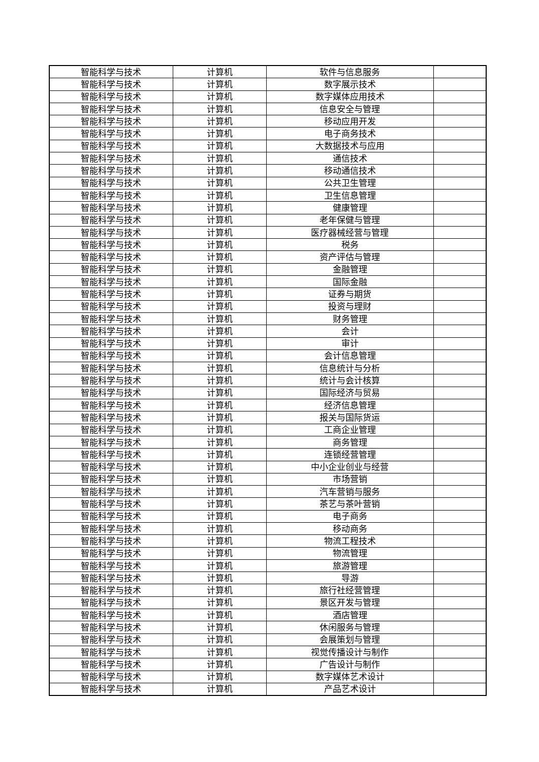| 智能科学与技术 | 计算机 | 软件与信息服务 | |
| 智能科学与技术 | 计算机 | 数字展示技术 | |
| 智能科学与技术 | 计算机 | 数字媒体应用技术 | |
| 智能科学与技术 | 计算机 | 信息安全与管理 | |
| 智能科学与技术 | 计算机 | 移动应用开发 | |
| 智能科学与技术 | 计算机 | 电子商务技术 | |
| 智能科学与技术 | 计算机 | 大数据技术与应用 | |
| 智能科学与技术 | 计算机 | 通信技术 | |
| 智能科学与技术 | 计算机 | 移动通信技术 | |
| 智能科学与技术 | 计算机 | 公共卫生管理 | |
| 智能科学与技术 | 计算机 | 卫生信息管理 | |
| 智能科学与技术 | 计算机 | 健康管理 | |
| 智能科学与技术 | 计算机 | 老年保健与管理 | |
| 智能科学与技术 | 计算机 | 医疗器械经营与管理 | |
| 智能科学与技术 | 计算机 | 税务 | |
| 智能科学与技术 | 计算机 | 资产评估与管理 | |
| 智能科学与技术 | 计算机 | 金融管理 | |
| 智能科学与技术 | 计算机 | 国际金融 | |
| 智能科学与技术 | 计算机 | 证券与期货 | |
| 智能科学与技术 | 计算机 | 投资与理财 | |
| 智能科学与技术 | 计算机 | 财务管理 | |
| 智能科学与技术 | 计算机 | 会计 | |
| 智能科学与技术 | 计算机 | 审计 | |
| 智能科学与技术 | 计算机 | 会计信息管理 | |
| 智能科学与技术 | 计算机 | 信息统计与分析 | |
| 智能科学与技术 | 计算机 | 统计与会计核算 | |
| 智能科学与技术 | 计算机 | 国际经济与贸易 | |
| 智能科学与技术 | 计算机 | 经济信息管理 | |
| 智能科学与技术 | 计算机 | 报关与国际货运 | |
| 智能科学与技术 | 计算机 | 工商企业管理 | |
| 智能科学与技术 | 计算机 | 商务管理 | |
| 智能科学与技术 | 计算机 | 连锁经营管理 | |
| 智能科学与技术 | 计算机 | 中小企业创业与经营 | |
| 智能科学与技术 | 计算机 | 市场营销 | |
| 智能科学与技术 | 计算机 | 汽车营销与服务 | |
| 智能科学与技术 | 计算机 | 茶艺与茶叶营销 | |
| 智能科学与技术 | 计算机 | 电子商务 | |
| 智能科学与技术 | 计算机 | 移动商务 | |
| 智能科学与技术 | 计算机 | 物流工程技术 | |
| 智能科学与技术 | 计算机 | 物流管理 | |
| 智能科学与技术 | 计算机 | 旅游管理 | |
| 智能科学与技术 | 计算机 | 导游 | |
| 智能科学与技术 | 计算机 | 旅行社经营管理 | |
| 智能科学与技术 | 计算机 | 景区开发与管理 | |
| 智能科学与技术 | 计算机 | 酒店管理 | |
| 智能科学与技术 | 计算机 | 休闲服务与管理 | |
| 智能科学与技术 | 计算机 | 会展策划与管理 | |
| 智能科学与技术 | 计算机 | 视觉传播设计与制作 | |
| 智能科学与技术 | 计算机 | 广告设计与制作 | |
| 智能科学与技术 | 计算机 | 数字媒体艺术设计 | |
| 智能科学与技术 | 计算机 | 产品艺术设计 | |